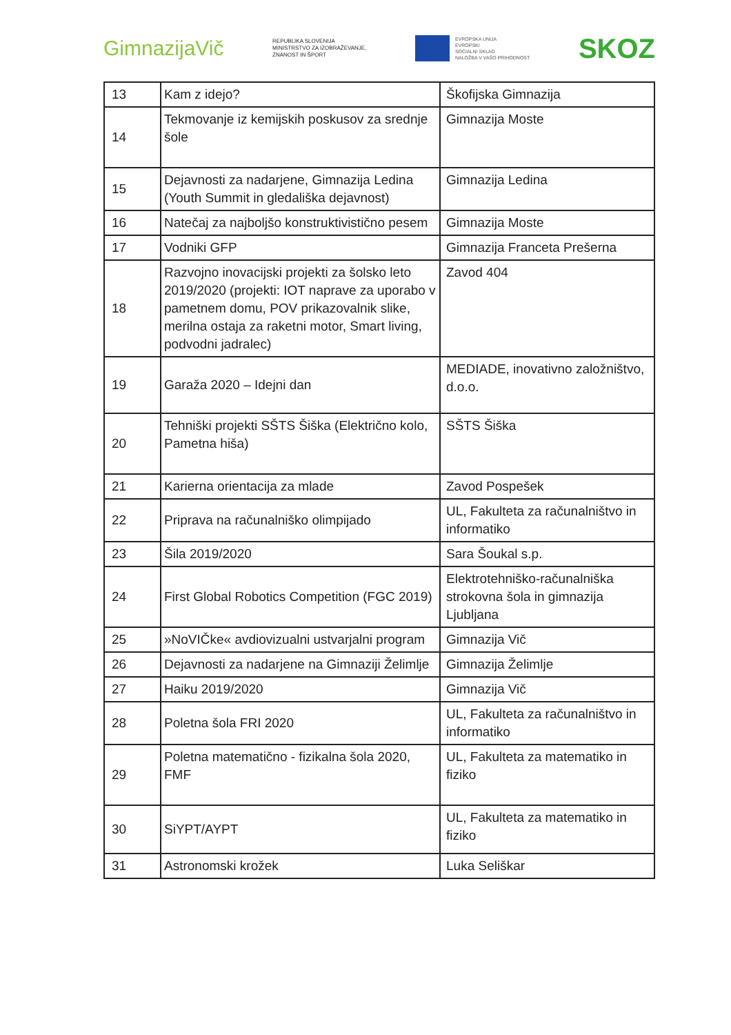GimnazijaVič
REPUBLIKA SLOVENIJA
MINISTRSTVO ZA IZOBRAŽEVANJE,
ZNANOST IN ŠPORT
EVROPSKA UNIJA
EVROPSKI
SOCIALNI SKLAD
NALOŽBA V VAŠO PRIHODNOST
SKOZ
| 13 | Kam z idejo? | Škofijska Gimnazija |
| 14 | Tekmovanje iz kemijskih poskusov za srednje šole | Gimnazija Moste |
| 15 | Dejavnosti za nadarjene, Gimnazija Ledina (Youth Summit in gledališka dejavnost) | Gimnazija Ledina |
| 16 | Natečaj za najboljšo konstruktivistično pesem | Gimnazija Moste |
| 17 | Vodniki GFP | Gimnazija Franceta Prešerna |
| 18 | Razvojno inovacijski projekti za šolsko leto 2019/2020 (projekti: IOT naprave za uporabo v pametnem domu, POV prikazovalnik slike, merilna ostaja za raketni motor, Smart living, podvodni jadralec) | Zavod 404 |
| 19 | Garaža 2020 – Idejni dan | MEDIADE, inovativno založništvo, d.o.o. |
| 20 | Tehniški projekti SŠTS Šiška (Električno kolo, Pametna hiša) | SŠTS Šiška |
| 21 | Karierna orientacija za mlade | Zavod Pospešek |
| 22 | Priprava na računalniško olimpijado | UL, Fakulteta za računalništvo in informatiko |
| 23 | Šila 2019/2020 | Sara Šoukal s.p. |
| 24 | First Global Robotics Competition (FGC 2019) | Elektrotehniško-računalniška strokovna šola in gimnazija Ljubljana |
| 25 | »NoVIČke« avdiovizualni ustvarjalni program | Gimnazija Vič |
| 26 | Dejavnosti za nadarjene na Gimnaziji Želimlje | Gimnazija Želimlje |
| 27 | Haiku 2019/2020 | Gimnazija Vič |
| 28 | Poletna šola FRI 2020 | UL, Fakulteta za računalništvo in informatiko |
| 29 | Poletna matematično - fizikalna šola 2020, FMF | UL, Fakulteta za matematiko in fiziko |
| 30 | SiYPT/AYPT | UL, Fakulteta za matematiko in fiziko |
| 31 | Astronomski krožek | Luka Seliškar |